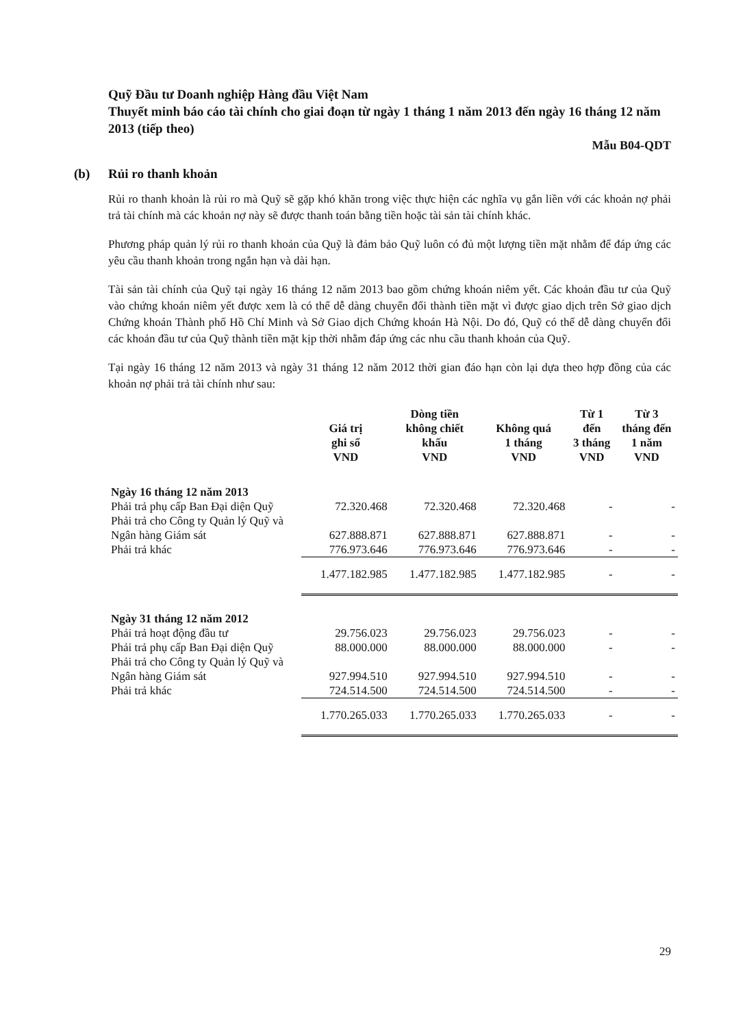Quỹ Đầu tư Doanh nghiệp Hàng đầu Việt Nam
Thuyết minh báo cáo tài chính cho giai đoạn từ ngày 1 tháng 1 năm 2013 đến ngày 16 tháng 12 năm 2013 (tiếp theo)
Mẫu B04-QDT
(b) Rủi ro thanh khoản
Rủi ro thanh khoản là rủi ro mà Quỹ sẽ gặp khó khăn trong việc thực hiện các nghĩa vụ gắn liền với các khoản nợ phải trả tài chính mà các khoản nợ này sẽ được thanh toán bằng tiền hoặc tài sản tài chính khác.
Phương pháp quản lý rủi ro thanh khoản của Quỹ là đảm bảo Quỹ luôn có đủ một lượng tiền mặt nhằm để đáp ứng các yêu cầu thanh khoản trong ngắn hạn và dài hạn.
Tài sản tài chính của Quỹ tại ngày 16 tháng 12 năm 2013 bao gồm chứng khoán niêm yết. Các khoản đầu tư của Quỹ vào chứng khoán niêm yết được xem là có thể dễ dàng chuyển đổi thành tiền mặt vì được giao dịch trên Sở giao dịch Chứng khoán Thành phố Hồ Chí Minh và Sở Giao dịch Chứng khoán Hà Nội. Do đó, Quỹ có thể dễ dàng chuyển đổi các khoản đầu tư của Quỹ thành tiền mặt kịp thời nhằm đáp ứng các nhu cầu thanh khoản của Quỹ.
Tại ngày 16 tháng 12 năm 2013 và ngày 31 tháng 12 năm 2012 thời gian đáo hạn còn lại dựa theo hợp đồng của các khoản nợ phải trả tài chính như sau:
| | Giá trị ghi sổ VND | Dòng tiền không chiết khấu VND | Không quá 1 tháng VND | Từ 1 đến 3 tháng VND | Từ 3 tháng đến 1 năm VND |
| --- | --- | --- | --- | --- | --- |
| Ngày 16 tháng 12 năm 2013 | | | | | |
| Phải trả phụ cấp Ban Đại diện Quỹ | 72.320.468 | 72.320.468 | 72.320.468 | - | - |
| Phải trả cho Công ty Quản lý Quỹ và Ngân hàng Giám sát | 627.888.871 | 627.888.871 | 627.888.871 | - | - |
| Phải trả khác | 776.973.646 | 776.973.646 | 776.973.646 | - | - |
| | 1.477.182.985 | 1.477.182.985 | 1.477.182.985 | - | - |
| Ngày 31 tháng 12 năm 2012 | | | | | |
| Phải trả hoạt động đầu tư | 29.756.023 | 29.756.023 | 29.756.023 | - | - |
| Phải trả phụ cấp Ban Đại diện Quỹ | 88.000.000 | 88.000.000 | 88.000.000 | - | - |
| Phải trả cho Công ty Quản lý Quỹ và Ngân hàng Giám sát | 927.994.510 | 927.994.510 | 927.994.510 | - | - |
| Phải trả khác | 724.514.500 | 724.514.500 | 724.514.500 | - | - |
| | 1.770.265.033 | 1.770.265.033 | 1.770.265.033 | - | - |
29